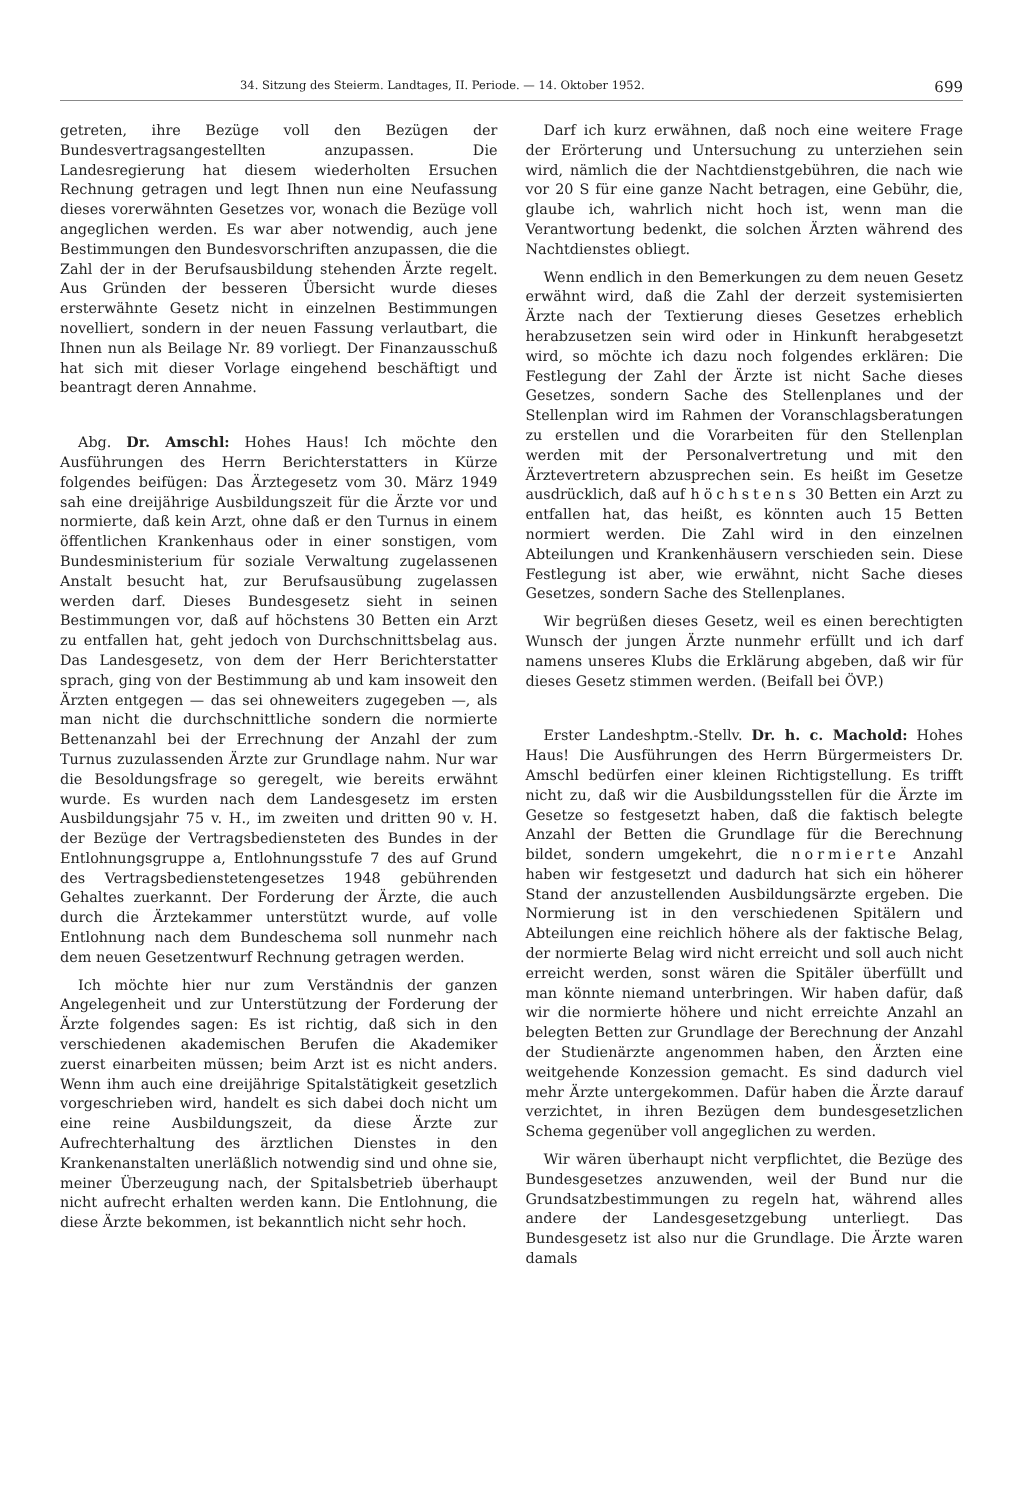34. Sitzung des Steierm. Landtages, II. Periode. — 14. Oktober 1952. 699
getreten, ihre Bezüge voll den Bezügen der Bundesvertragsangestellten anzupassen. Die Landesregierung hat diesem wiederholten Ersuchen Rechnung getragen und legt Ihnen nun eine Neufassung dieses vorerwähnten Gesetzes vor, wonach die Bezüge voll angeglichen werden. Es war aber notwendig, auch jene Bestimmungen den Bundesvorschriften anzupassen, die die Zahl der in der Berufsausbildung stehenden Ärzte regelt. Aus Gründen der besseren Übersicht wurde dieses ersterwähnte Gesetz nicht in einzelnen Bestimmungen novelliert, sondern in der neuen Fassung verlautbart, die Ihnen nun als Beilage Nr. 89 vorliegt. Der Finanzausschuß hat sich mit dieser Vorlage eingehend beschäftigt und beantragt deren Annahme.
Abg. Dr. Amschl: Hohes Haus! Ich möchte den Ausführungen des Herrn Berichterstatters in Kürze folgendes beifügen: Das Ärztegesetz vom 30. März 1949 sah eine dreijährige Ausbildungszeit für die Ärzte vor und normierte, daß kein Arzt, ohne daß er den Turnus in einem öffentlichen Krankenhaus oder in einer sonstigen, vom Bundesministerium für soziale Verwaltung zugelassenen Anstalt besucht hat, zur Berufsausübung zugelassen werden darf. Dieses Bundesgesetz sieht in seinen Bestimmungen vor, daß auf höchstens 30 Betten ein Arzt zu entfallen hat, geht jedoch von Durchschnittsbelag aus. Das Landesgesetz, von dem der Herr Berichterstatter sprach, ging von der Bestimmung ab und kam insoweit den Ärzten entgegen — das sei ohneweiters zugegeben —, als man nicht die durchschnittliche sondern die normierte Bettenanzahl bei der Errechnung der Anzahl der zum Turnus zuzulassenden Ärzte zur Grundlage nahm. Nur war die Besoldungsfrage so geregelt, wie bereits erwähnt wurde. Es wurden nach dem Landesgesetz im ersten Ausbildungsjahr 75 v. H., im zweiten und dritten 90 v. H. der Bezüge der Vertragsbediensteten des Bundes in der Entlohnungsgruppe a, Entlohnungsstufe 7 des auf Grund des Vertragsbedienstetengesetzes 1948 gebührenden Gehaltes zuerkannt. Der Forderung der Ärzte, die auch durch die Ärztekammer unterstützt wurde, auf volle Entlohnung nach dem Bundeschema soll nunmehr nach dem neuen Gesetzentwurf Rechnung getragen werden.
Ich möchte hier nur zum Verständnis der ganzen Angelegenheit und zur Unterstützung der Forderung der Ärzte folgendes sagen: Es ist richtig, daß sich in den verschiedenen akademischen Berufen die Akademiker zuerst einarbeiten müssen; beim Arzt ist es nicht anders. Wenn ihm auch eine dreijährige Spitalstätigkeit gesetzlich vorgeschrieben wird, handelt es sich dabei doch nicht um eine reine Ausbildungszeit, da diese Ärzte zur Aufrechterhaltung des ärztlichen Dienstes in den Krankenanstalten unerläßlich notwendig sind und ohne sie, meiner Überzeugung nach, der Spitalsbetrieb überhaupt nicht aufrecht erhalten werden kann. Die Entlohnung, die diese Ärzte bekommen, ist bekanntlich nicht sehr hoch.
Darf ich kurz erwähnen, daß noch eine weitere Frage der Erörterung und Untersuchung zu unterziehen sein wird, nämlich die der Nachtdienstgebühren, die nach wie vor 20 S für eine ganze Nacht betragen, eine Gebühr, die, glaube ich, wahrlich nicht hoch ist, wenn man die Verantwortung bedenkt, die solchen Ärzten während des Nachtdienstes obliegt.
Wenn endlich in den Bemerkungen zu dem neuen Gesetz erwähnt wird, daß die Zahl der derzeit systemisierten Ärzte nach der Textierung dieses Gesetzes erheblich herabzusetzen sein wird oder in Hinkunft herabgesetzt wird, so möchte ich dazu noch folgendes erklären: Die Festlegung der Zahl der Ärzte ist nicht Sache dieses Gesetzes, sondern Sache des Stellenplanes und der Stellenplan wird im Rahmen der Voranschlagsberatungen zu erstellen und die Vorarbeiten für den Stellenplan werden mit der Personalvertretung und mit den Ärztevertretern abzusprechen sein. Es heißt im Gesetze ausdrücklich, daß auf höchstens 30 Betten ein Arzt zu entfallen hat, das heißt, es könnten auch 15 Betten normiert werden. Die Zahl wird in den einzelnen Abteilungen und Krankenhäusern verschieden sein. Diese Festlegung ist aber, wie erwähnt, nicht Sache dieses Gesetzes, sondern Sache des Stellenplanes.
Wir begrüßen dieses Gesetz, weil es einen berechtigten Wunsch der jungen Ärzte nunmehr erfüllt und ich darf namens unseres Klubs die Erklärung abgeben, daß wir für dieses Gesetz stimmen werden. (Beifall bei ÖVP.)
Erster Landeshptm.-Stellv. Dr. h. c. Machold: Hohes Haus! Die Ausführungen des Herrn Bürgermeisters Dr. Amschl bedürfen einer kleinen Richtigstellung. Es trifft nicht zu, daß wir die Ausbildungsstellen für die Ärzte im Gesetze so festgesetzt haben, daß die faktisch belegte Anzahl der Betten die Grundlage für die Berechnung bildet, sondern umgekehrt, die normierte Anzahl haben wir festgesetzt und dadurch hat sich ein höherer Stand der anzustellenden Ausbildungsärzte ergeben. Die Normierung ist in den verschiedenen Spitälern und Abteilungen eine reichlich höhere als der faktische Belag, der normierte Belag wird nicht erreicht und soll auch nicht erreicht werden, sonst wären die Spitäler überfüllt und man könnte niemand unterbringen. Wir haben dafür, daß wir die normierte höhere und nicht erreichte Anzahl an belegten Betten zur Grundlage der Berechnung der Anzahl der Studienärzte angenommen haben, den Ärzten eine weitgehende Konzession gemacht. Es sind dadurch viel mehr Ärzte untergekommen. Dafür haben die Ärzte darauf verzichtet, in ihren Bezügen dem bundesgesetzlichen Schema gegenüber voll angeglichen zu werden.
Wir wären überhaupt nicht verpflichtet, die Bezüge des Bundesgesetzes anzuwenden, weil der Bund nur die Grundsatzbestimmungen zu regeln hat, während alles andere der Landesgesetzgebung unterliegt. Das Bundesgesetz ist also nur die Grundlage. Die Ärzte waren damals